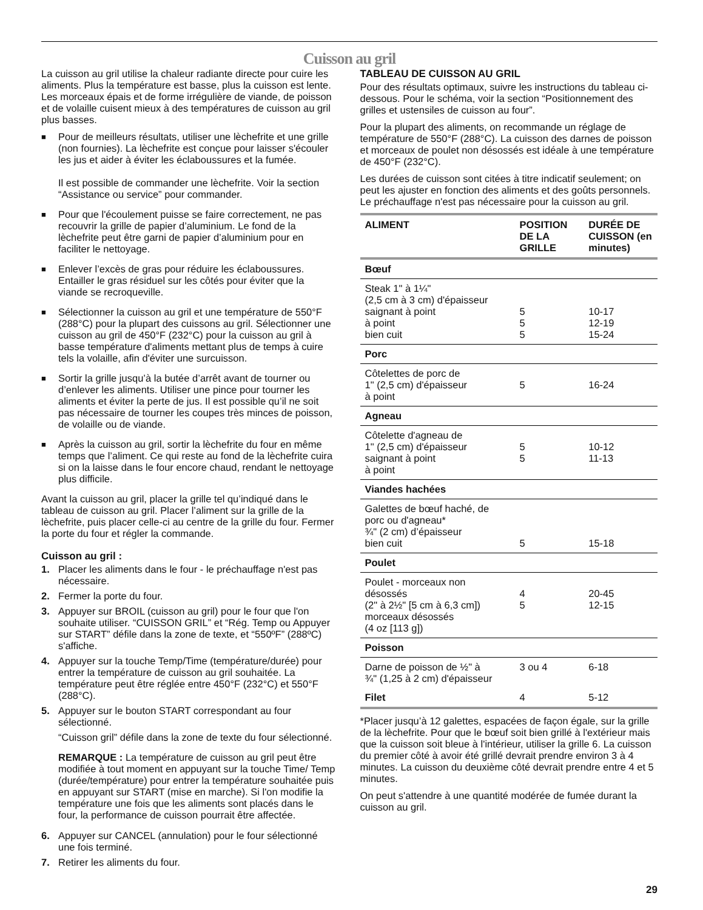Cuisson au gril
La cuisson au gril utilise la chaleur radiante directe pour cuire les aliments. Plus la température est basse, plus la cuisson est lente. Les morceaux épais et de forme irrégulière de viande, de poisson et de volaille cuisent mieux à des températures de cuisson au gril plus basses.
■
Pour de meilleurs résultats, utiliser une lèchefrite et une grille (non fournies). La lèchefrite est conçue pour laisser s'écouler les jus et aider à éviter les éclaboussures et la fumée.
Il est possible de commander une lèchefrite. Voir la section “Assistance ou service” pour commander.
■
Pour que l'écoulement puisse se faire correctement, ne pas recouvrir la grille de papier d’aluminium. Le fond de la lèchefrite peut être garni de papier d’aluminium pour en faciliter le nettoyage.
■
Enlever l’excès de gras pour réduire les éclaboussures. Entailler le gras résiduel sur les côtés pour éviter que la viande se recroqueville.
■
Sélectionner la cuisson au gril et une température de 550°F (288°C) pour la plupart des cuissons au gril. Sélectionner une cuisson au gril de 450°F (232°C) pour la cuisson au gril à basse température d'aliments mettant plus de temps à cuire tels la volaille, afin d'éviter une surcuisson.
■
Sortir la grille jusqu’à la butée d’arrêt avant de tourner ou d’enlever les aliments. Utiliser une pince pour tourner les aliments et éviter la perte de jus. Il est possible qu’il ne soit pas nécessaire de tourner les coupes très minces de poisson, de volaille ou de viande.
■
Après la cuisson au gril, sortir la lèchefrite du four en même temps que l’aliment. Ce qui reste au fond de la lèchefrite cuira si on la laisse dans le four encore chaud, rendant le nettoyage plus difficile.
Avant la cuisson au gril, placer la grille tel qu’indiqué dans le tableau de cuisson au gril. Placer l’aliment sur la grille de la lèchefrite, puis placer celle-ci au centre de la grille du four. Fermer la porte du four et régler la commande.
Cuisson au gril :
1. Placer les aliments dans le four - le préchauffage n'est pas nécessaire.
2. Fermer la porte du four.
3. Appuyer sur BROIL (cuisson au gril) pour le four que l'on souhaite utiliser. “CUISSON GRIL” et “Rég. Temp ou Appuyer sur START” défile dans la zone de texte, et “550ºF” (288ºC) s'affiche.
4. Appuyer sur la touche Temp/Time (température/durée) pour entrer la température de cuisson au gril souhaitée. La température peut être réglée entre 450°F (232°C) et 550°F (288°C).
5. Appuyer sur le bouton START correspondant au four sélectionné.
“Cuisson gril” défile dans la zone de texte du four sélectionné.
REMARQUE : La température de cuisson au gril peut être modifiée à tout moment en appuyant sur la touche Time/ Temp (durée/température) pour entrer la température souhaitée puis en appuyant sur START (mise en marche). Si l'on modifie la température une fois que les aliments sont placés dans le four, la performance de cuisson pourrait être affectée.
6. Appuyer sur CANCEL (annulation) pour le four sélectionné une fois terminé.
7. Retirer les aliments du four.
TABLEAU DE CUISSON AU GRIL
Pour des résultats optimaux, suivre les instructions du tableau ci-dessous. Pour le schéma, voir la section “Positionnement des grilles et ustensiles de cuisson au four”.
Pour la plupart des aliments, on recommande un réglage de température de 550°F (288°C). La cuisson des darnes de poisson et morceaux de poulet non désossés est idéale à une température de 450°F (232°C).
Les durées de cuisson sont citées à titre indicatif seulement; on peut les ajuster en fonction des aliments et des goûts personnels. Le préchauffage n'est pas nécessaire pour la cuisson au gril.
| ALIMENT | POSITION DE LA GRILLE | DURÉE DE CUISSON (en minutes) |
| --- | --- | --- |
| Bœuf | | |
| Steak 1" à 1¼" (2,5 cm à 3 cm) d'épaisseur saignant à point à point bien cuit | 5 5 5 | 10-17 12-19 15-24 |
| Porc | | |
| Côtelettes de porc de 1" (2,5 cm) d'épaisseur à point | 5 | 16-24 |
| Agneau | | |
| Côtelette d'agneau de 1" (2,5 cm) d'épaisseur saignant à point à point | 5 5 | 10-12 11-13 |
| Viandes hachées | | |
| Galettes de bœuf haché, de porc ou d'agneau* ¾" (2 cm) d’épaisseur bien cuit | 5 | 15-18 |
| Poulet | | |
| Poulet - morceaux non désossés (2" à 2½" [5 cm à 6,3 cm]) morceaux désossés (4 oz [113 g]) | 4 5 | 20-45 12-15 |
| Poisson | | |
| Darne de poisson de ½" à ¾" (1,25 à 2 cm) d'épaisseur | 3 ou 4 | 6-18 |
| Filet | 4 | 5-12 |
*Placer jusqu’à 12 galettes, espacées de façon égale, sur la grille de la lèchefrite. Pour que le bœuf soit bien grillé à l'extérieur mais que la cuisson soit bleue à l'intérieur, utiliser la grille 6. La cuisson du premier côté à avoir été grillé devrait prendre environ 3 à 4 minutes. La cuisson du deuxième côté devrait prendre entre 4 et 5 minutes.
On peut s'attendre à une quantité modérée de fumée durant la cuisson au gril.
29